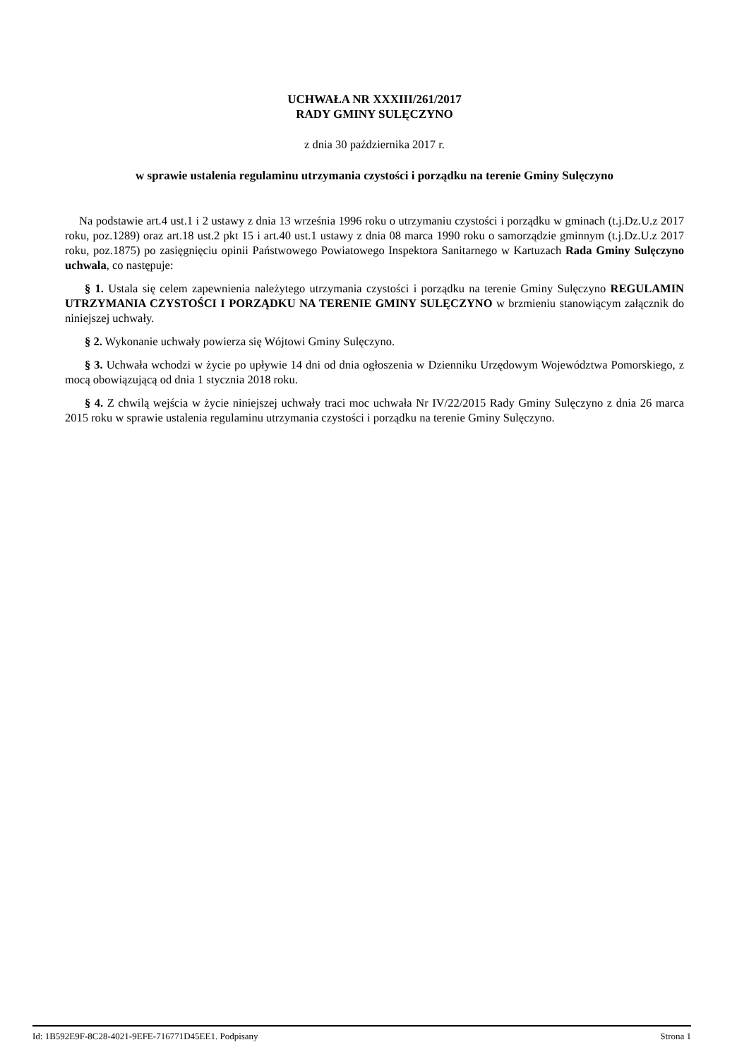UCHWAŁA NR XXXIII/261/2017
RADY GMINY SULĘCZYNO
z dnia 30 października 2017 r.
w sprawie ustalenia regulaminu utrzymania czystości i porządku na terenie Gminy Sulęczyno
Na podstawie art.4 ust.1 i 2 ustawy z dnia 13 września 1996 roku o utrzymaniu czystości i porządku w gminach (t.j.Dz.U.z 2017 roku, poz.1289) oraz art.18 ust.2 pkt 15 i art.40 ust.1 ustawy z dnia 08 marca 1990 roku o samorządzie gminnym (t.j.Dz.U.z 2017 roku, poz.1875) po zasięgnięciu opinii Państwowego Powiatowego Inspektora Sanitarnego w Kartuzach Rada Gminy Sulęczyno uchwala, co następuje:
§ 1. Ustala się celem zapewnienia należytego utrzymania czystości i porządku na terenie Gminy Sulęczyno REGULAMIN UTRZYMANIA CZYSTOŚCI I PORZĄDKU NA TERENIE GMINY SULĘCZYNO w brzmieniu stanowiącym załącznik do niniejszej uchwały.
§ 2. Wykonanie uchwały powierza się Wójtowi Gminy Sulęczyno.
§ 3. Uchwała wchodzi w życie po upływie 14 dni od dnia ogłoszenia w Dzienniku Urzędowym Województwa Pomorskiego, z mocą obowiązującą od dnia 1 stycznia 2018 roku.
§ 4. Z chwilą wejścia w życie niniejszej uchwały traci moc uchwała Nr IV/22/2015 Rady Gminy Sulęczyno z dnia 26 marca 2015 roku w sprawie ustalenia regulaminu utrzymania czystości i porządku na terenie Gminy Sulęczyno.
Id: 1B592E9F-8C28-4021-9EFE-716771D45EE1. Podpisany Strona 1